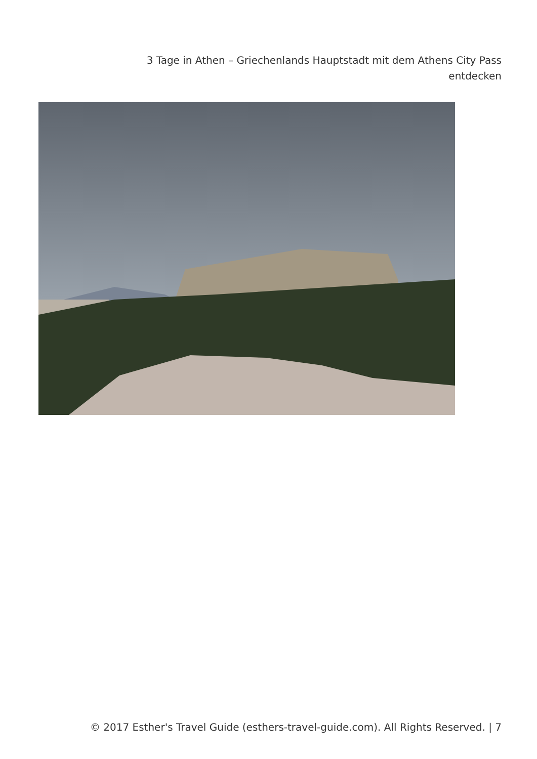3 Tage in Athen – Griechenlands Hauptstadt mit dem Athens City Pass entdecken
© 2017 Esther's Travel Guide (esthers-travel-guide.com). All Rights Reserved. | 7